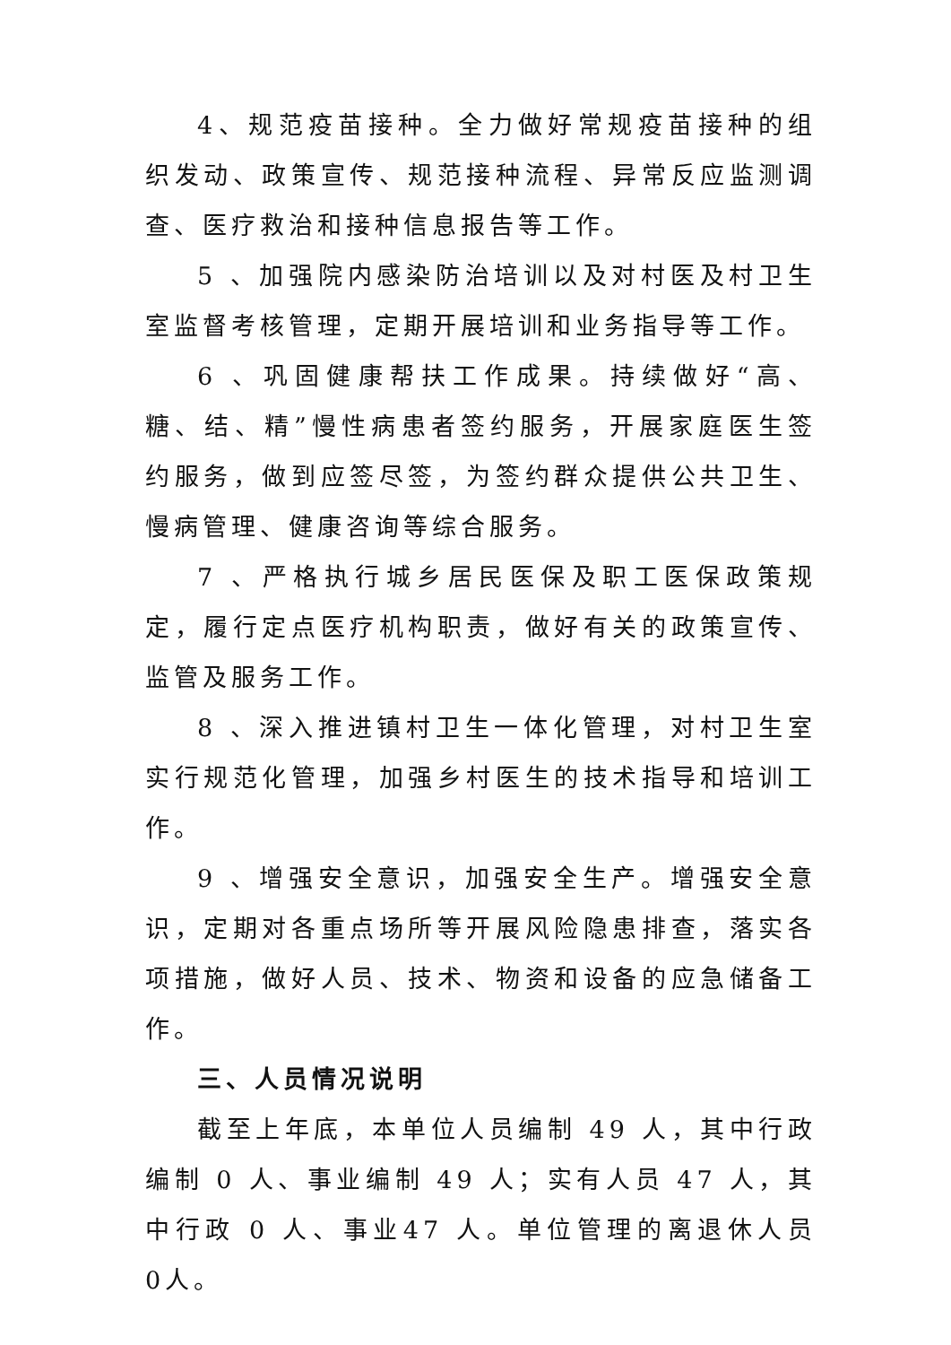4、规范疫苗接种。全力做好常规疫苗接种的组织发动、政策宣传、规范接种流程、异常反应监测调查、医疗救治和接种信息报告等工作。
5 、加强院内感染防治培训以及对村医及村卫生室监督考核管理，定期开展培训和业务指导等工作。
6 、巩固健康帮扶工作成果。持续做好“高、糖、结、精”慢性病患者签约服务，开展家庭医生签约服务，做到应签尽签，为签约群众提供公共卫生、慢病管理、健康咨询等综合服务。
7 、严格执行城乡居民医保及职工医保政策规定，履行定点医疗机构职责，做好有关的政策宣传、监管及服务工作。
8 、深入推进镇村卫生一体化管理，对村卫生室实行规范化管理，加强乡村医生的技术指导和培训工作。
9 、增强安全意识，加强安全生产。增强安全意识，定期对各重点场所等开展风险隐患排查，落实各项措施，做好人员、技术、物资和设备的应急储备工作。
三、人员情况说明
截至上年底，本单位人员编制 49 人，其中行政编制 0 人、事业编制 49 人；实有人员 47 人，其中行政 0 人、事业47 人。单位管理的离退休人员 0人。